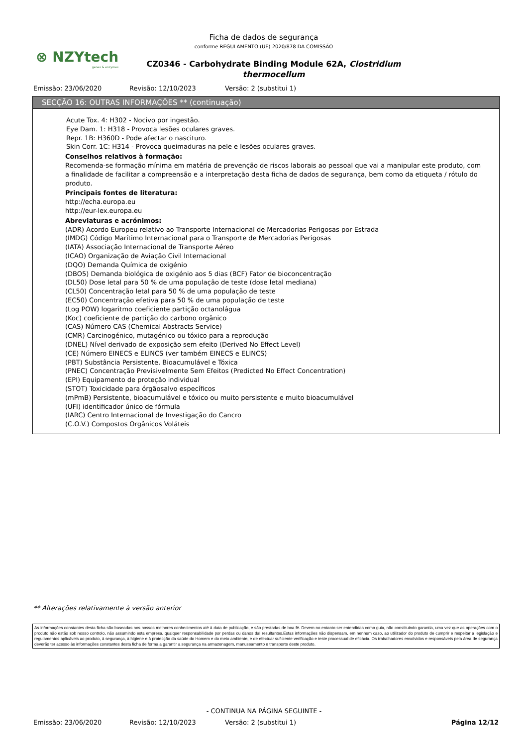⊗ NZYtech
genes & enzymes
Ficha de dados de segurança
conforme REGULAMENTO (UE) 2020/878 DA COMISSÃO
CZ0346 - Carbohydrate Binding Module 62A, Clostridium thermocellum
Emissão: 23/06/2020 Revisão: 12/10/2023 Versão: 2 (substitui 1)
SECÇÃO 16: OUTRAS INFORMAÇÕES ** (continuação)
Acute Tox. 4: H302 - Nocivo por ingestão.
Eye Dam. 1: H318 - Provoca lesões oculares graves.
Repr. 1B: H360D - Pode afectar o nascituro.
Skin Corr. 1C: H314 - Provoca queimaduras na pele e lesões oculares graves.
Conselhos relativos à formação:
Recomenda-se formação mínima em matéria de prevenção de riscos laborais ao pessoal que vai a manipular este produto, com a finalidade de facilitar a compreensão e a interpretação desta ficha de dados de segurança, bem como da etiqueta / rótulo do produto.
Principais fontes de literatura:
http://echa.europa.eu
http://eur-lex.europa.eu
Abreviaturas e acrónimos:
(ADR) Acordo Europeu relativo ao Transporte Internacional de Mercadorias Perigosas por Estrada
(IMDG) Código Marítimo Internacional para o Transporte de Mercadorias Perigosas
(IATA) Associação Internacional de Transporte Aéreo
(ICAO) Organização de Aviação Civil Internacional
(DQO) Demanda Química de oxigénio
(DBO5) Demanda biológica de oxigénio aos 5 dias (BCF) Fator de bioconcentração
(DL50) Dose letal para 50 % de uma população de teste (dose letal mediana)
(CL50) Concentração letal para 50 % de uma população de teste
(EC50) Concentração efetiva para 50 % de uma população de teste
(Log POW) logaritmo coeficiente partição octanolágua
(Koc) coeficiente de partição do carbono orgânico
(CAS) Número CAS (Chemical Abstracts Service)
(CMR) Carcinogénico, mutagénico ou tóxico para a reprodução
(DNEL) Nível derivado de exposição sem efeito (Derived No Effect Level)
(CE) Número EINECS e ELINCS (ver também EINECS e ELINCS)
(PBT) Substância Persistente, Bioacumulável e Tóxica
(PNEC) Concentração Previsivelmente Sem Efeitos (Predicted No Effect Concentration)
(EPI) Equipamento de proteção individual
(STOT) Toxicidade para órgãosalvo específicos
(mPmB) Persistente, bioacumulável e tóxico ou muito persistente e muito bioacumulável
(UFI) identificador único de fórmula
(IARC) Centro Internacional de Investigação do Cancro
(C.O.V.) Compostos Orgânicos Voláteis
** Alterações relativamente à versão anterior
As informações constantes desta ficha são baseadas nos nossos melhores conhecimentos até à data de publicação, e são prestadas de boa fé. Devem no entanto ser entendidas como guia, não constituindo garantia, uma vez que as operações com o produto não estão sob nosso controlo, não assumindo esta empresa, qualquer responsabilidade por perdas ou danos daí resultantes.Estas informações não dispensam, em nenhum caso, ao utilizador do produto de cumprir e respeitar a legislação e regulamentos aplicáveis ao produto, à segurança, à higiene e à protecção da saúde do Homem e do meio ambiente, e de efectuar suficiente verificação e teste processual de eficácia. Os trabalhadores envolvidos e responsáveis pela área de segurança deverão ter acesso às informações constantes desta ficha de forma a garantir a segurança na armazenagem, manuseamento e transporte deste produto.
- CONTINUA NA PÁGINA SEGUINTE -
Emissão: 23/06/2020 Revisão: 12/10/2023 Versão: 2 (substitui 1) Página 12/12